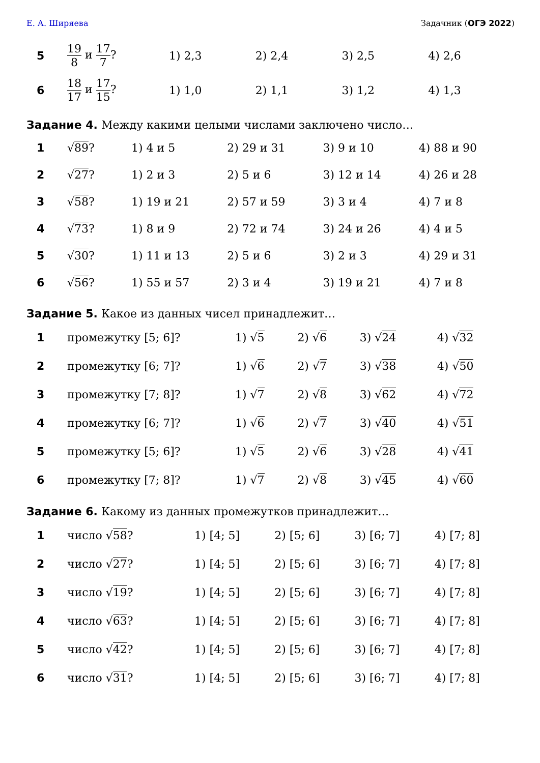Е. А. Ширяева Задачник (ОГЭ 2022)
| 5 | 19 8 и 17 7 ? | 1) 2,3 | 2) 2,4 | 3) 2,5 | 4) 2,6 |
| 6 | 18 17 и 17 15 ? | 1) 1,0 | 2) 1,1 | 3) 1,2 | 4) 1,3 |
Задание 4. Между какими целыми числами заключено число…
| 1 | √ 89 ? | 1) 4 и 5 | 2) 29 и 31 | 3) 9 и 10 | 4) 88 и 90 |
| 2 | √ 27 ? | 1) 2 и 3 | 2) 5 и 6 | 3) 12 и 14 | 4) 26 и 28 |
| 3 | √ 58 ? | 1) 19 и 21 | 2) 57 и 59 | 3) 3 и 4 | 4) 7 и 8 |
| 4 | √ 73 ? | 1) 8 и 9 | 2) 72 и 74 | 3) 24 и 26 | 4) 4 и 5 |
| 5 | √ 30 ? | 1) 11 и 13 | 2) 5 и 6 | 3) 2 и 3 | 4) 29 и 31 |
| 6 | √ 56 ? | 1) 55 и 57 | 2) 3 и 4 | 3) 19 и 21 | 4) 7 и 8 |
Задание 5. Какое из данных чисел принадлежит…
| 1 | промежутку [5; 6]? | 1) √ 5 | 2) √ 6 | 3) √ 24 | 4) √ 32 |
| 2 | промежутку [6; 7]? | 1) √ 6 | 2) √ 7 | 3) √ 38 | 4) √ 50 |
| 3 | промежутку [7; 8]? | 1) √ 7 | 2) √ 8 | 3) √ 62 | 4) √ 72 |
| 4 | промежутку [6; 7]? | 1) √ 6 | 2) √ 7 | 3) √ 40 | 4) √ 51 |
| 5 | промежутку [5; 6]? | 1) √ 5 | 2) √ 6 | 3) √ 28 | 4) √ 41 |
| 6 | промежутку [7; 8]? | 1) √ 7 | 2) √ 8 | 3) √ 45 | 4) √ 60 |
Задание 6. Какому из данных промежутков принадлежит…
| 1 | число √ 58 ? | 1) [4; 5] | 2) [5; 6] | 3) [6; 7] | 4) [7; 8] |
| 2 | число √ 27 ? | 1) [4; 5] | 2) [5; 6] | 3) [6; 7] | 4) [7; 8] |
| 3 | число √ 19 ? | 1) [4; 5] | 2) [5; 6] | 3) [6; 7] | 4) [7; 8] |
| 4 | число √ 63 ? | 1) [4; 5] | 2) [5; 6] | 3) [6; 7] | 4) [7; 8] |
| 5 | число √ 42 ? | 1) [4; 5] | 2) [5; 6] | 3) [6; 7] | 4) [7; 8] |
| 6 | число √ 31 ? | 1) [4; 5] | 2) [5; 6] | 3) [6; 7] | 4) [7; 8] |